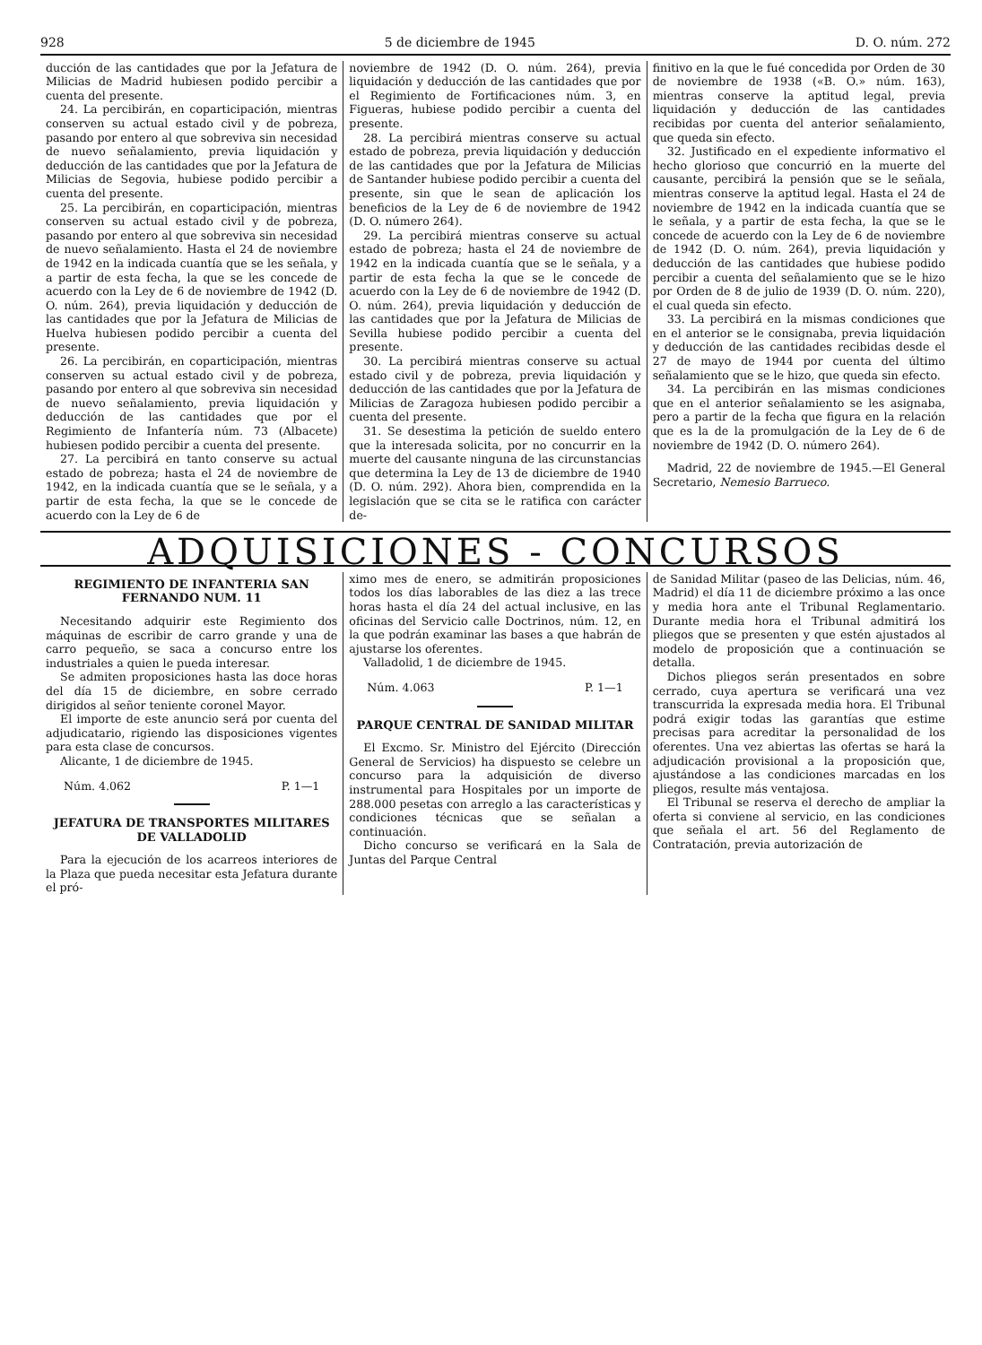928 5 de diciembre de 1945 D. O. núm. 272
ducción de las cantidades que por la Jefatura de Milicias de Madrid hubiesen podido percibir a cuenta del presente.
24. La percibirán, en coparticipación, mientras conserven su actual estado civil y de pobreza, pasando por entero al que sobreviva sin necesidad de nuevo señalamiento, previa liquidación y deducción de las cantidades que por la Jefatura de Milicias de Segovia, hubiese podido percibir a cuenta del presente.
25. La percibirán, en coparticipación, mientras conserven su actual estado civil y de pobreza, pasando por entero al que sobreviva sin necesidad de nuevo señalamiento. Hasta el 24 de noviembre de 1942 en la indicada cuantía que se les señala, y a partir de esta fecha, la que se les concede de acuerdo con la Ley de 6 de noviembre de 1942 (D. O. núm. 264), previa liquidación y deducción de las cantidades que por la Jefatura de Milicias de Huelva hubiesen podido percibir a cuenta del presente.
26. La percibirán, en coparticipación, mientras conserven su actual estado civil y de pobreza, pasando por entero al que sobreviva sin necesidad de nuevo señalamiento, previa liquidación y deducción de las cantidades que por el Regimiento de Infantería núm. 73 (Albacete) hubiesen podido percibir a cuenta del presente.
27. La percibirá en tanto conserve su actual estado de pobreza; hasta el 24 de noviembre de 1942, en la indicada cuantía que se le señala, y a partir de esta fecha, la que se le concede de acuerdo con la Ley de 6 de
noviembre de 1942 (D. O. núm. 264), previa liquidación y deducción de las cantidades que por el Regimiento de Fortificaciones núm. 3, en Figueras, hubiese podido percibir a cuenta del presente.
28. La percibirá mientras conserve su actual estado de pobreza, previa liquidación y deducción de las cantidades que por la Jefatura de Milicias de Santander hubiese podido percibir a cuenta del presente, sin que le sean de aplicación los beneficios de la Ley de 6 de noviembre de 1942 (D. O. número 264).
29. La percibirá mientras conserve su actual estado de pobreza; hasta el 24 de noviembre de 1942 en la indicada cuantía que se le señala, y a partir de esta fecha la que se le concede de acuerdo con la Ley de 6 de noviembre de 1942 (D. O. núm. 264), previa liquidación y deducción de las cantidades que por la Jefatura de Milicias de Sevilla hubiese podido percibir a cuenta del presente.
30. La percibirá mientras conserve su actual estado civil y de pobreza, previa liquidación y deducción de las cantidades que por la Jefatura de Milicias de Zaragoza hubiesen podido percibir a cuenta del presente.
31. Se desestima la petición de sueldo entero que la interesada solicita, por no concurrir en la muerte del causante ninguna de las circunstancias que determina la Ley de 13 de diciembre de 1940 (D. O. núm. 292). Ahora bien, comprendida en la legislación que se cita se le ratifica con carácter de-
finitivo en la que le fué concedida por Orden de 30 de noviembre de 1938 («B. O.» núm. 163), mientras conserve la aptitud legal, previa liquidación y deducción de las cantidades recibidas por cuenta del anterior señalamiento, que queda sin efecto.
32. Justificado en el expediente informativo el hecho glorioso que concurrió en la muerte del causante, percibirá la pensión que se le señala, mientras conserve la aptitud legal. Hasta el 24 de noviembre de 1942 en la indicada cuantía que se le señala, y a partir de esta fecha, la que se le concede de acuerdo con la Ley de 6 de noviembre de 1942 (D. O. núm. 264), previa liquidación y deducción de las cantidades que hubiese podido percibir a cuenta del señalamiento que se le hizo por Orden de 8 de julio de 1939 (D. O. núm. 220), el cual queda sin efecto.
33. La percibirá en la mismas condiciones que en el anterior se le consignaba, previa liquidación y deducción de las cantidades recibidas desde el 27 de mayo de 1944 por cuenta del último señalamiento que se le hizo, que queda sin efecto.
34. La percibirán en las mismas condiciones que en el anterior señalamiento se les asignaba, pero a partir de la fecha que figura en la relación que es la de la promulgación de la Ley de 6 de noviembre de 1942 (D. O. número 264).
Madrid, 22 de noviembre de 1945.—El General Secretario, Nemesio Barrueco.
ADQUISICIONES - CONCURSOS
REGIMIENTO DE INFANTERIA SAN FERNANDO NUM. 11
Necesitando adquirir este Regimiento dos máquinas de escribir de carro grande y una de carro pequeño, se saca a concurso entre los industriales a quien le pueda interesar.
Se admiten proposiciones hasta las doce horas del día 15 de diciembre, en sobre cerrado dirigidos al señor teniente coronel Mayor.
El importe de este anuncio será por cuenta del adjudicatario, rigiendo las disposiciones vigentes para esta clase de concursos.
Alicante, 1 de diciembre de 1945.
Núm. 4.062 P. 1—1
JEFATURA DE TRANSPORTES MILITARES DE VALLADOLID
Para la ejecución de los acarreos interiores de la Plaza que pueda necesitar esta Jefatura durante el pró-
ximo mes de enero, se admitirán proposiciones todos los días laborables de las diez a las trece horas hasta el día 24 del actual inclusive, en las oficinas del Servicio calle Doctrinos, núm. 12, en la que podrán examinar las bases a que habrán de ajustarse los oferentes.
Valladolid, 1 de diciembre de 1945.
Núm. 4.063 P. 1—1
PARQUE CENTRAL DE SANIDAD MILITAR
El Excmo. Sr. Ministro del Ejército (Dirección General de Servicios) ha dispuesto se celebre un concurso para la adquisición de diverso instrumental para Hospitales por un importe de 288.000 pesetas con arreglo a las características y condiciones técnicas que se señalan a continuación.
Dicho concurso se verificará en la Sala de Juntas del Parque Central
de Sanidad Militar (paseo de las Delicias, núm. 46, Madrid) el día 11 de diciembre próximo a las once y media hora ante el Tribunal Reglamentario. Durante media hora el Tribunal admitirá los pliegos que se presenten y que estén ajustados al modelo de proposición que a continuación se detalla.
Dichos pliegos serán presentados en sobre cerrado, cuya apertura se verificará una vez transcurrida la expresada media hora. El Tribunal podrá exigir todas las garantías que estime precisas para acreditar la personalidad de los oferentes. Una vez abiertas las ofertas se hará la adjudicación provisional a la proposición que, ajustándose a las condiciones marcadas en los pliegos, resulte más ventajosa.
El Tribunal se reserva el derecho de ampliar la oferta si conviene al servicio, en las condiciones que señala el art. 56 del Reglamento de Contratación, previa autorización de